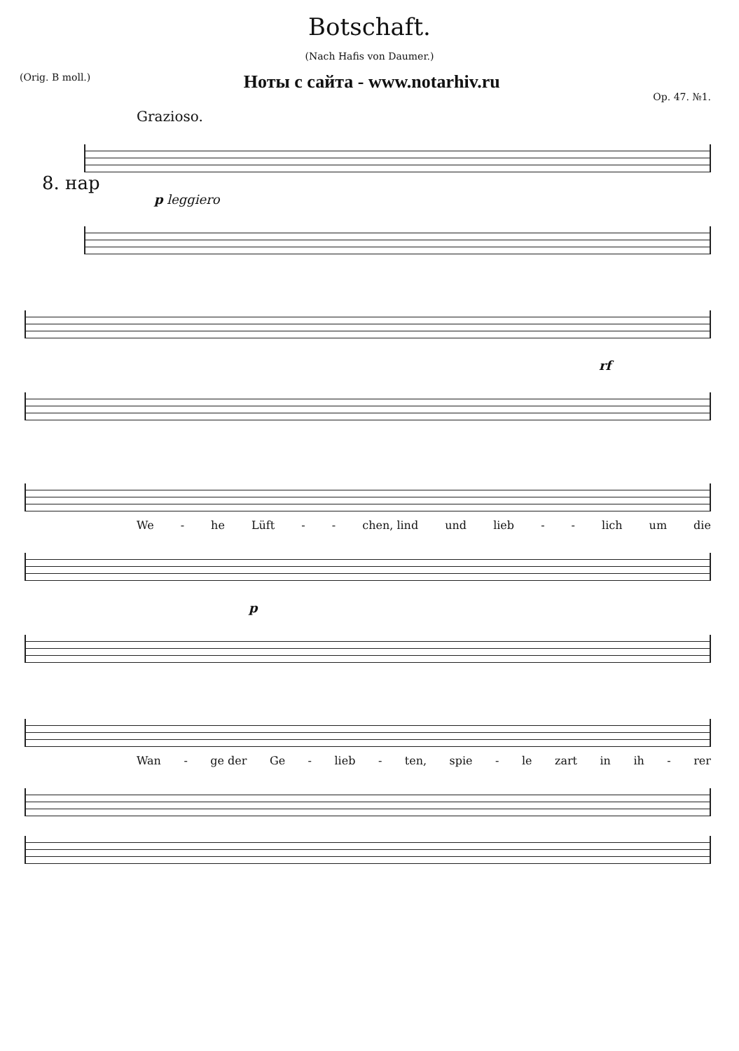Botschaft.
(Nach Hafis von Daumer.)
(Orig. B moll.) Ноты с сайта - www.notarhiv.ru Op. 47. №1.
Grazioso.
8. нар
p leggiero
rf
We - he Lüft - - chen, lind und lieb - - lich um die
p
Wan - ge der Ge - lieb - ten, spie - le zart in ih - rer